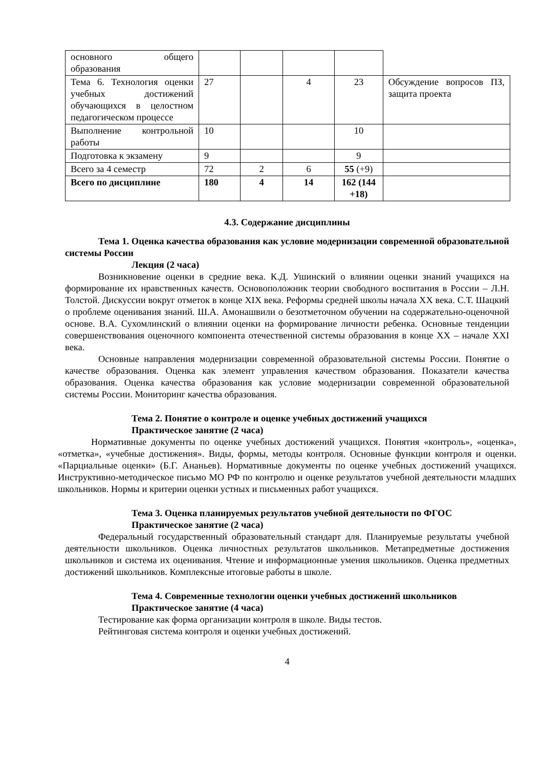| основного общего образования | | | | | |
| Тема 6. Технология оценки учебных достижений обучающихся в целостном педагогическом процессе | 27 | | 4 | 23 | Обсуждение вопросов ПЗ, защита проекта |
| Выполнение контрольной работы | 10 | | | 10 | |
| Подготовка к экзамену | 9 | | | 9 | |
| Всего за 4 семестр | 72 | 2 | 6 | 55 (+9) | |
| Всего по дисциплине | 180 | 4 | 14 | 162 (144 +18) | |
4.3. Содержание дисциплины
Тема 1. Оценка качества образования как условие модернизации современной образовательной системы России
Лекция (2 часа)
Возникновение оценки в средние века. К.Д. Ушинский о влиянии оценки знаний учащихся на формирование их нравственных качеств. Основоположник теории свободного воспитания в России – Л.Н. Толстой. Дискуссии вокруг отметок в конце XIX века. Реформы средней школы начала XX века. С.Т. Шацкий о проблеме оценивания знаний. Ш.А. Амонашвили о безотметочном обучении на содержательно-оценочной основе. В.А. Сухомлинский о влиянии оценки на формирование личности ребенка. Основные тенденции совершенствования оценочного компонента отечественной системы образования в конце XX – начале XXI века.
Основные направления модернизации современной образовательной системы России. Понятие о качестве образования. Оценка как элемент управления качеством образования. Показатели качества образования. Оценка качества образования как условие модернизации современной образовательной системы России. Мониторинг качества образования.
Тема 2. Понятие о контроле и оценке учебных достижений учащихся
Практическое занятие (2 часа)
Нормативные документы по оценке учебных достижений учащихся. Понятия «контроль», «оценка», «отметка», «учебные достижения». Виды, формы, методы контроля. Основные функции контроля и оценки. «Парциальные оценки» (Б.Г. Ананьев). Нормативные документы по оценке учебных достижений учащихся. Инструктивно-методическое письмо МО РФ по контролю и оценке результатов учебной деятельности младших школьников. Нормы и критерии оценки устных и письменных работ учащихся.
Тема 3. Оценка планируемых результатов учебной деятельности по ФГОС
Практическое занятие (2 часа)
Федеральный государственный образовательный стандарт для. Планируемые результаты учебной деятельности школьников. Оценка личностных результатов школьников. Метапредметные достижения школьников и система их оценивания. Чтение и информационные умения школьников. Оценка предметных достижений школьников. Комплексные итоговые работы в школе.
Тема 4. Современные технологии оценки учебных достижений школьников
Практическое занятие (4 часа)
Тестирование как форма организации контроля в школе. Виды тестов.
Рейтинговая система контроля и оценки учебных достижений.
4